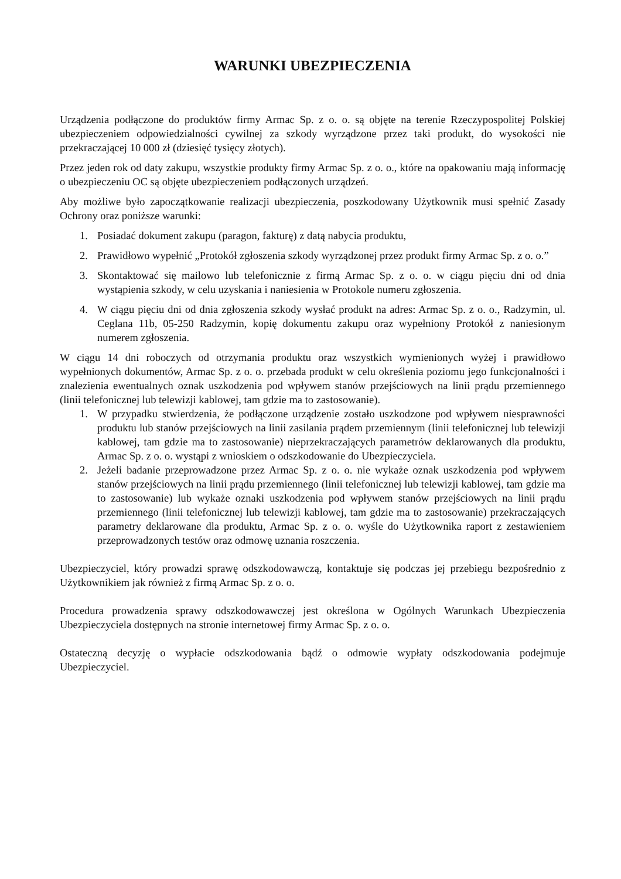WARUNKI UBEZPIECZENIA
Urządzenia podłączone do produktów firmy Armac Sp. z o. o. są objęte na terenie Rzeczypospolitej Polskiej ubezpieczeniem odpowiedzialności cywilnej za szkody wyrządzone przez taki produkt, do wysokości nie przekraczającej 10 000 zł (dziesięć tysięcy złotych).
Przez jeden rok od daty zakupu, wszystkie produkty firmy Armac Sp. z o. o., które na opakowaniu mają informację o ubezpieczeniu OC są objęte ubezpieczeniem podłączonych urządzeń.
Aby możliwe było zapoczątkowanie realizacji ubezpieczenia, poszkodowany Użytkownik musi spełnić Zasady Ochrony oraz poniższe warunki:
1. Posiadać dokument zakupu (paragon, fakturę) z datą nabycia produktu,
2. Prawidłowo wypełnić „Protokół zgłoszenia szkody wyrządzonej przez produkt firmy Armac Sp. z o. o.”
3. Skontaktować się mailowo lub telefonicznie z firmą Armac Sp. z o. o. w ciągu pięciu dni od dnia wystąpienia szkody, w celu uzyskania i naniesienia w Protokole numeru zgłoszenia.
4. W ciągu pięciu dni od dnia zgłoszenia szkody wysłać produkt na adres: Armac Sp. z o. o., Radzymin, ul. Ceglana 11b, 05-250 Radzymin, kopię dokumentu zakupu oraz wypełniony Protokół z naniesionym numerem zgłoszenia.
W ciągu 14 dni roboczych od otrzymania produktu oraz wszystkich wymienionych wyżej i prawidłowo wypełnionych dokumentów, Armac Sp. z o. o. przebada produkt w celu określenia poziomu jego funkcjonalności i znalezienia ewentualnych oznak uszkodzenia pod wpływem stanów przejściowych na linii prądu przemiennego (linii telefonicznej lub telewizji kablowej, tam gdzie ma to zastosowanie).
1. W przypadku stwierdzenia, że podłączone urządzenie zostało uszkodzone pod wpływem niesprawności produktu lub stanów przejściowych na linii zasilania prądem przemiennym (linii telefonicznej lub telewizji kablowej, tam gdzie ma to zastosowanie) nieprzekraczających parametrów deklarowanych dla produktu, Armac Sp. z o. o. wystąpi z wnioskiem o odszkodowanie do Ubezpieczyciela.
2. Jeżeli badanie przeprowadzone przez Armac Sp. z o. o. nie wykaże oznak uszkodzenia pod wpływem stanów przejściowych na linii prądu przemiennego (linii telefonicznej lub telewizji kablowej, tam gdzie ma to zastosowanie) lub wykaże oznaki uszkodzenia pod wpływem stanów przejściowych na linii prądu przemiennego (linii telefonicznej lub telewizji kablowej, tam gdzie ma to zastosowanie) przekraczających parametry deklarowane dla produktu, Armac Sp. z o. o. wyśle do Użytkownika raport z zestawieniem przeprowadzonych testów oraz odmowę uznania roszczenia.
Ubezpieczyciel, który prowadzi sprawę odszkodowawczą, kontaktuje się podczas jej przebiegu bezpośrednio z Użytkownikiem jak również z firmą Armac Sp. z o. o.
Procedura prowadzenia sprawy odszkodowawczej jest określona w Ogólnych Warunkach Ubezpieczenia Ubezpieczyciela dostępnych na stronie internetowej firmy Armac Sp. z o. o.
Ostateczną decyzję o wypłacie odszkodowania bądź o odmowie wypłaty odszkodowania podejmuje Ubezpieczyciel.